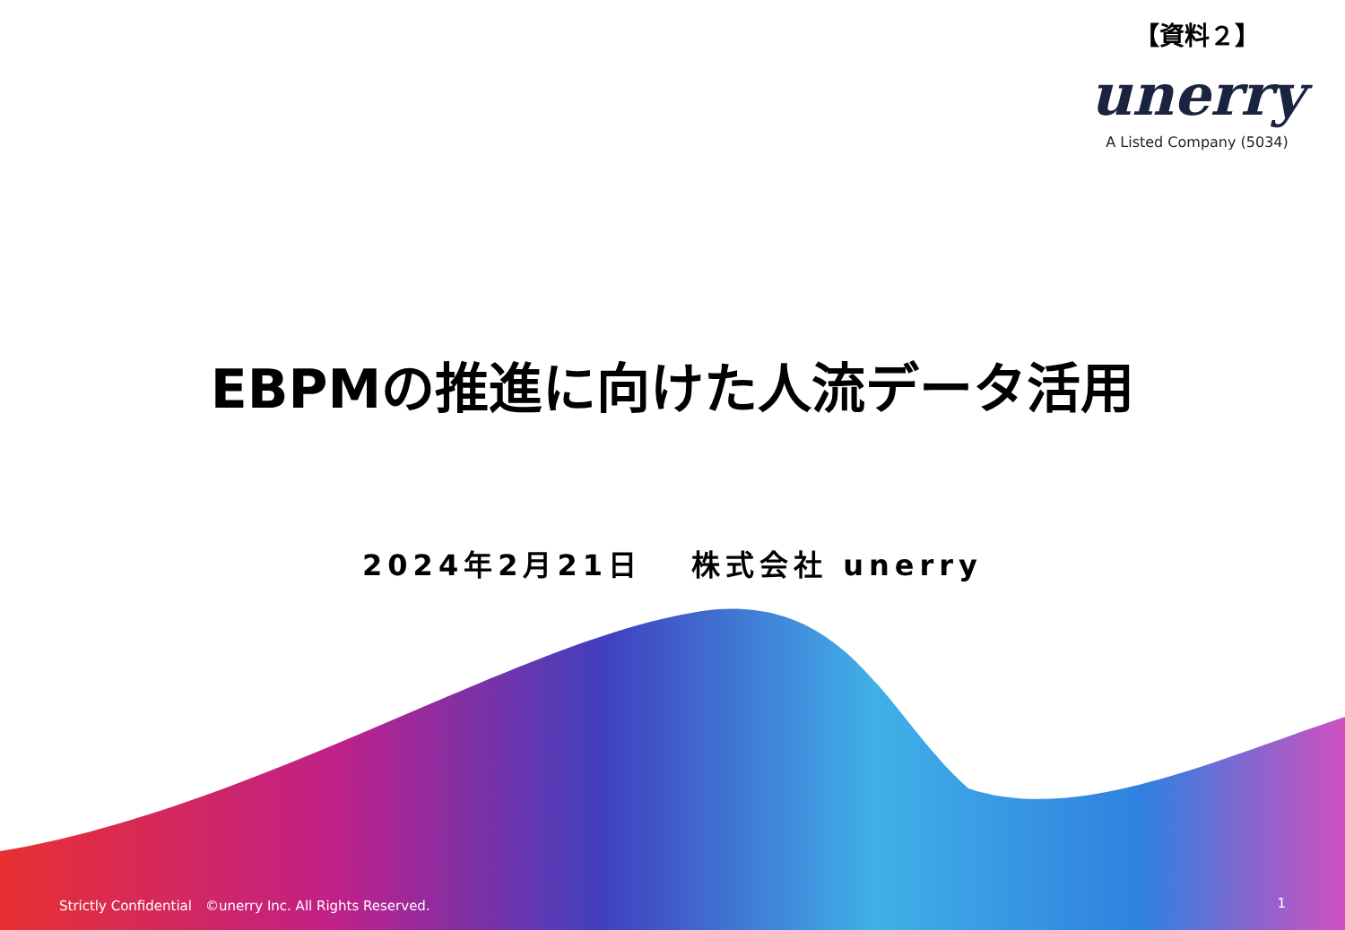【資料２】
unerry
A Listed Company (5034)
EBPMの推進に向けた人流データ活用
2024年2月21日　 株式会社 unerry
Strictly Confidential　©unerry Inc. All Rights Reserved. 1